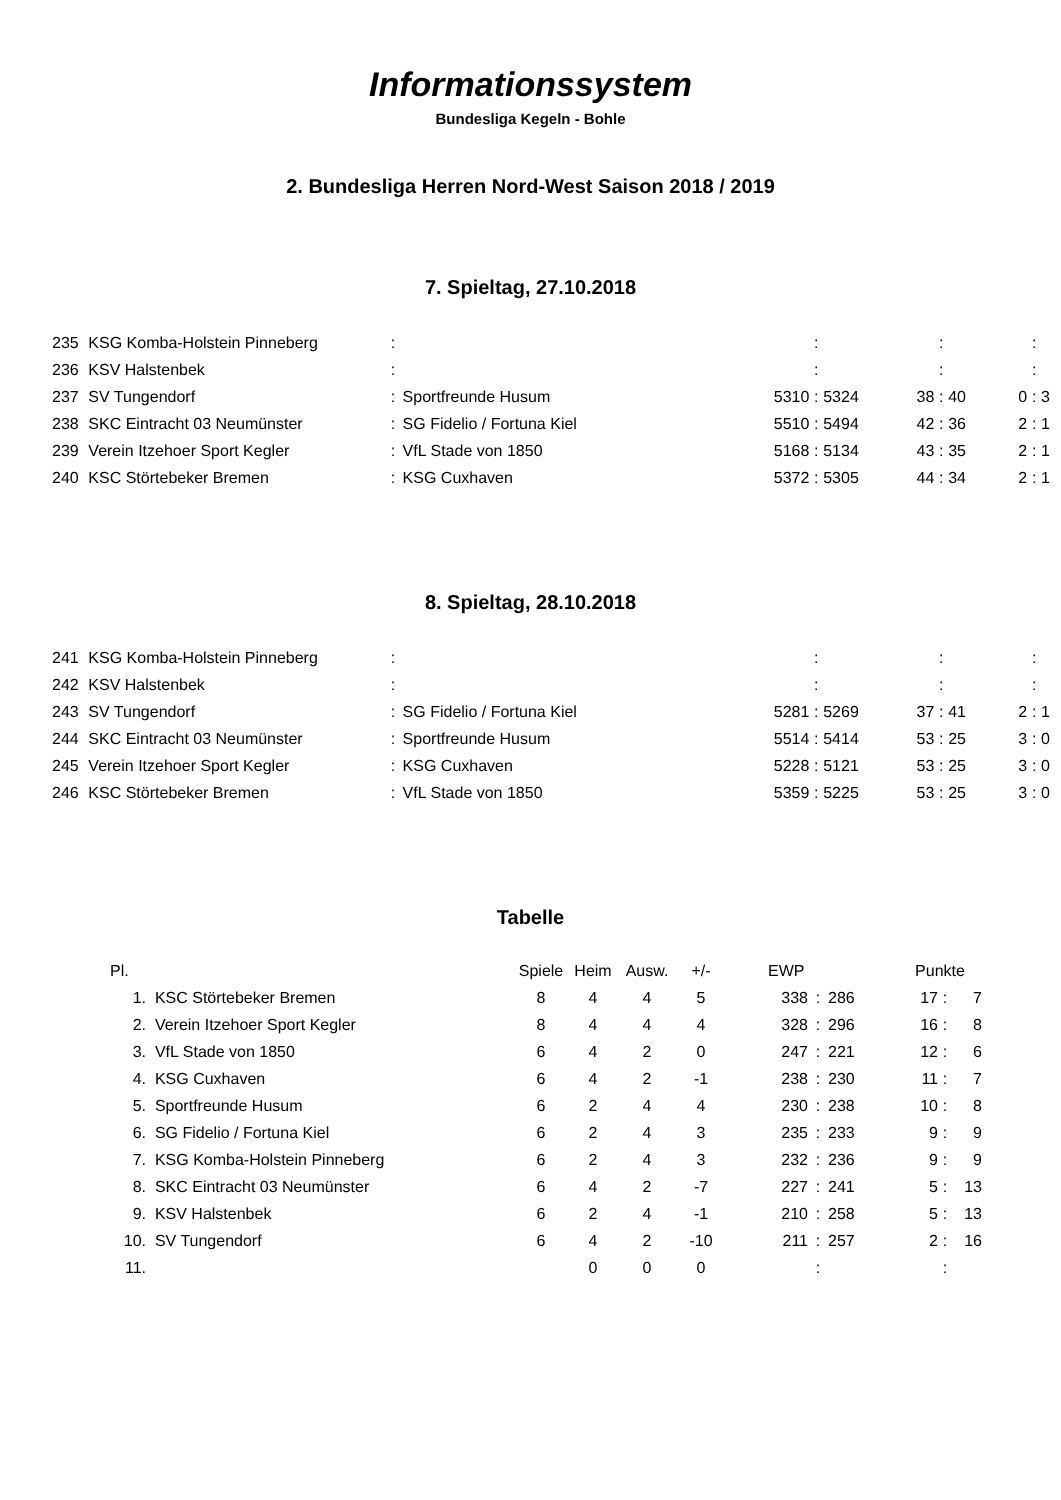Informationssystem
Bundesliga Kegeln - Bohle
2. Bundesliga Herren Nord-West Saison 2018 / 2019
7. Spieltag, 27.10.2018
| 235 | KSG Komba-Holstein Pinneberg | : | | | : | | | : | | | : | |
| 236 | KSV Halstenbek | : | | | : | | | : | | | : | |
| 237 | SV Tungendorf | : | Sportfreunde Husum | 5310 | : | 5324 | 38 | : | 40 | 0 | : | 3 |
| 238 | SKC Eintracht 03 Neumünster | : | SG Fidelio / Fortuna Kiel | 5510 | : | 5494 | 42 | : | 36 | 2 | : | 1 |
| 239 | Verein Itzehoer Sport Kegler | : | VfL Stade von 1850 | 5168 | : | 5134 | 43 | : | 35 | 2 | : | 1 |
| 240 | KSC Störtebeker Bremen | : | KSG Cuxhaven | 5372 | : | 5305 | 44 | : | 34 | 2 | : | 1 |
8. Spieltag, 28.10.2018
| 241 | KSG Komba-Holstein Pinneberg | : | | | : | | | : | | | : | |
| 242 | KSV Halstenbek | : | | | : | | | : | | | : | |
| 243 | SV Tungendorf | : | SG Fidelio / Fortuna Kiel | 5281 | : | 5269 | 37 | : | 41 | 2 | : | 1 |
| 244 | SKC Eintracht 03 Neumünster | : | Sportfreunde Husum | 5514 | : | 5414 | 53 | : | 25 | 3 | : | 0 |
| 245 | Verein Itzehoer Sport Kegler | : | KSG Cuxhaven | 5228 | : | 5121 | 53 | : | 25 | 3 | : | 0 |
| 246 | KSC Störtebeker Bremen | : | VfL Stade von 1850 | 5359 | : | 5225 | 53 | : | 25 | 3 | : | 0 |
Tabelle
| Pl. | | Spiele | Heim | Ausw. | +/- | EWP | | | Punkte | | |
| --- | --- | --- | --- | --- | --- | --- | --- | --- | --- | --- | --- |
| 1. | KSC Störtebeker Bremen | 8 | 4 | 4 | 5 | 338 | : | 286 | 17 | : | 7 |
| 2. | Verein Itzehoer Sport Kegler | 8 | 4 | 4 | 4 | 328 | : | 296 | 16 | : | 8 |
| 3. | VfL Stade von 1850 | 6 | 4 | 2 | 0 | 247 | : | 221 | 12 | : | 6 |
| 4. | KSG Cuxhaven | 6 | 4 | 2 | -1 | 238 | : | 230 | 11 | : | 7 |
| 5. | Sportfreunde Husum | 6 | 2 | 4 | 4 | 230 | : | 238 | 10 | : | 8 |
| 6. | SG Fidelio / Fortuna Kiel | 6 | 2 | 4 | 3 | 235 | : | 233 | 9 | : | 9 |
| 7. | KSG Komba-Holstein Pinneberg | 6 | 2 | 4 | 3 | 232 | : | 236 | 9 | : | 9 |
| 8. | SKC Eintracht 03 Neumünster | 6 | 4 | 2 | -7 | 227 | : | 241 | 5 | : | 13 |
| 9. | KSV Halstenbek | 6 | 2 | 4 | -1 | 210 | : | 258 | 5 | : | 13 |
| 10. | SV Tungendorf | 6 | 4 | 2 | -10 | 211 | : | 257 | 2 | : | 16 |
| 11. | | | 0 | 0 | 0 | | : | | | : | |